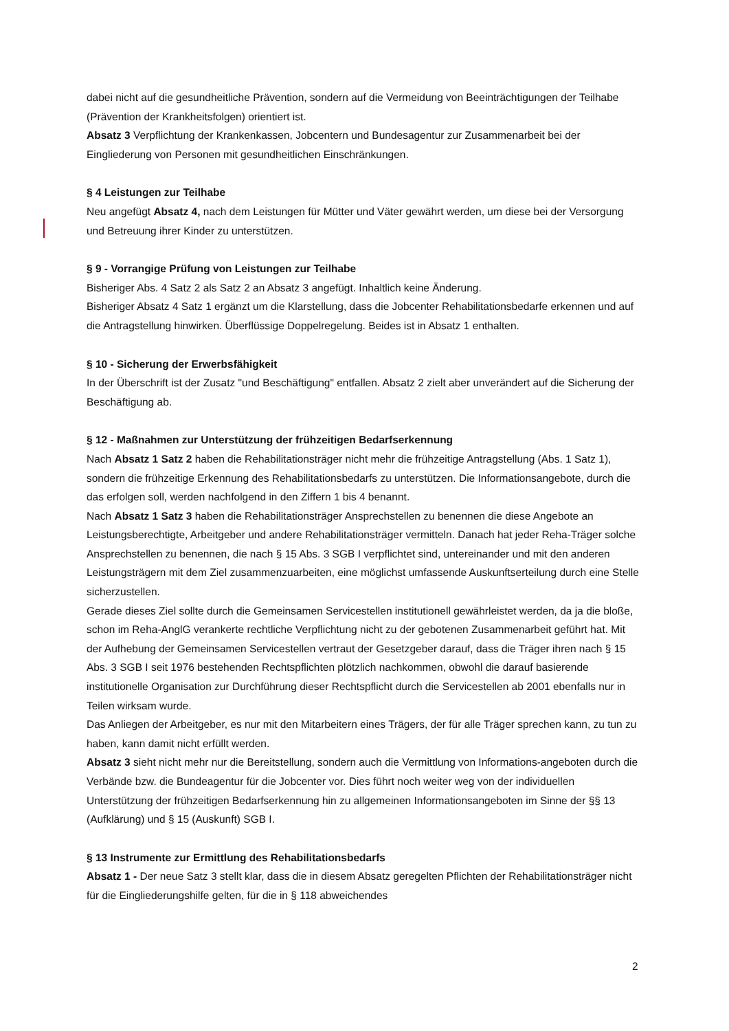dabei nicht auf die gesundheitliche Prävention, sondern auf die Vermeidung von Beeinträchtigungen der Teilhabe (Prävention der Krankheitsfolgen) orientiert ist.
Absatz 3 Verpflichtung der Krankenkassen, Jobcentern und Bundesagentur zur Zusammenarbeit bei der Eingliederung von Personen mit gesundheitlichen Einschränkungen.
§ 4 Leistungen zur Teilhabe
Neu angefügt Absatz 4, nach dem Leistungen für Mütter und Väter gewährt werden, um diese bei der Versorgung und Betreuung ihrer Kinder zu unterstützen.
§ 9 - Vorrangige Prüfung von Leistungen zur Teilhabe
Bisheriger Abs. 4 Satz 2 als Satz 2 an Absatz 3 angefügt. Inhaltlich keine Änderung.
Bisheriger Absatz 4 Satz 1 ergänzt um die Klarstellung, dass die Jobcenter Rehabilitationsbedarfe erkennen und auf die Antragstellung hinwirken. Überflüssige Doppelregelung. Beides ist in Absatz 1 enthalten.
§ 10 - Sicherung der Erwerbsfähigkeit
In der Überschrift ist der Zusatz "und Beschäftigung" entfallen. Absatz 2 zielt aber unverändert auf die Sicherung der Beschäftigung ab.
§ 12 - Maßnahmen zur Unterstützung der frühzeitigen Bedarfserkennung
Nach Absatz 1 Satz 2 haben die Rehabilitationsträger nicht mehr die frühzeitige Antragstellung (Abs. 1 Satz 1), sondern die frühzeitige Erkennung des Rehabilitationsbedarfs zu unterstützen. Die Informationsangebote, durch die das erfolgen soll, werden nachfolgend in den Ziffern 1 bis 4 benannt.
Nach Absatz 1 Satz 3 haben die Rehabilitationsträger Ansprechstellen zu benennen die diese Angebote an Leistungsberechtigte, Arbeitgeber und andere Rehabilitationsträger vermitteln. Danach hat jeder Reha-Träger solche Ansprechstellen zu benennen, die nach § 15 Abs. 3 SGB I verpflichtet sind, untereinander und mit den anderen Leistungsträgern mit dem Ziel zusammenzuarbeiten, eine möglichst umfassende Auskunftserteilung durch eine Stelle sicherzustellen.
Gerade dieses Ziel sollte durch die Gemeinsamen Servicestellen institutionell gewährleistet werden, da ja die bloße, schon im Reha-AnglG verankerte rechtliche Verpflichtung nicht zu der gebotenen Zusammenarbeit geführt hat. Mit der Aufhebung der Gemeinsamen Servicestellen vertraut der Gesetzgeber darauf, dass die Träger ihren nach § 15 Abs. 3 SGB I seit 1976 bestehenden Rechtspflichten plötzlich nachkommen, obwohl die darauf basierende institutionelle Organisation zur Durchführung dieser Rechtspflicht durch die Servicestellen ab 2001 ebenfalls nur in Teilen wirksam wurde.
Das Anliegen der Arbeitgeber, es nur mit den Mitarbeitern eines Trägers, der für alle Träger sprechen kann, zu tun zu haben, kann damit nicht erfüllt werden.
Absatz 3 sieht nicht mehr nur die Bereitstellung, sondern auch die Vermittlung von Informations-angeboten durch die Verbände bzw. die Bundeagentur für die Jobcenter vor. Dies führt noch weiter weg von der individuellen Unterstützung der frühzeitigen Bedarfserkennung hin zu allgemeinen Informationsangeboten im Sinne der §§ 13 (Aufklärung) und § 15 (Auskunft) SGB I.
§ 13 Instrumente zur Ermittlung des Rehabilitationsbedarfs
Absatz 1 - Der neue Satz 3 stellt klar, dass die in diesem Absatz geregelten Pflichten der Rehabilitationsträger nicht für die Eingliederungshilfe gelten, für die in § 118 abweichendes
2